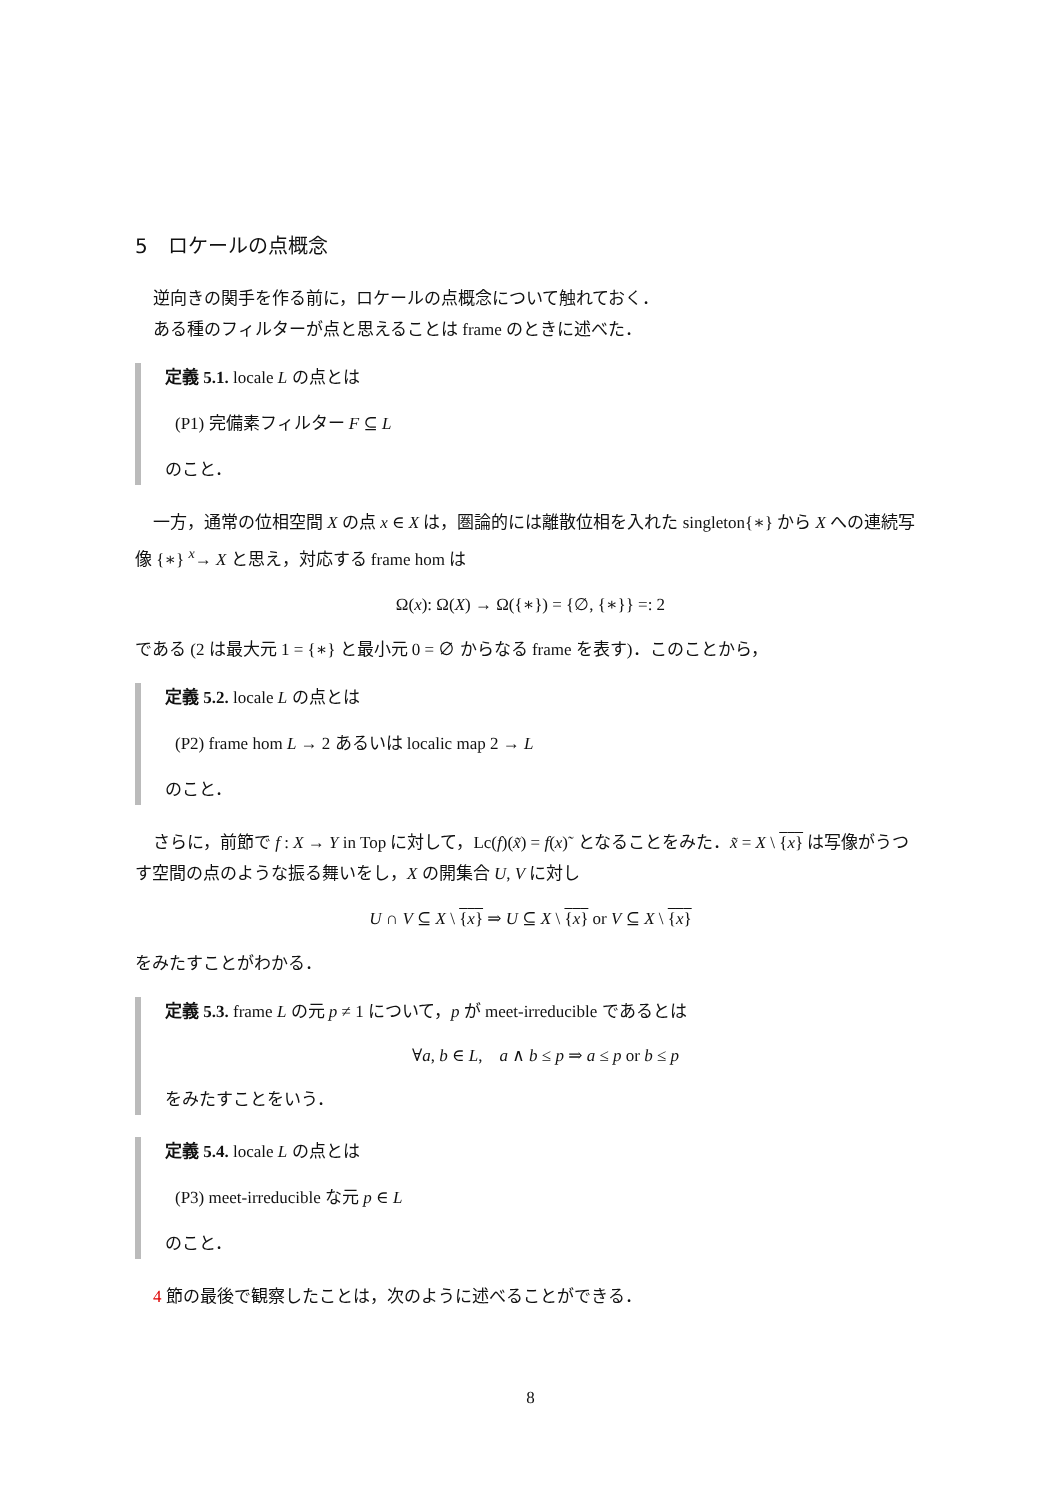5　ロケールの点概念
逆向きの関手を作る前に，ロケールの点概念について触れておく．
ある種のフィルターが点と思えることは frame のときに述べた．
定義 5.1. locale L の点とは
(P1) 完備素フィルター F ⊆ L
のこと．
一方，通常の位相空間 X の点 x ∈ X は，圏論的には離散位相を入れた singleton{∗} から X への連続写像 {∗} <sup>x</sup>→ X と思え，対応する frame hom は
Ω(x): Ω(X) → Ω({∗}) = {∅, {∗}} =: 2
である (2 は最大元 1 = {∗} と最小元 0 = ∅ からなる frame を表す)．このことから，
定義 5.2. locale L の点とは
(P2) frame hom L → 2 あるいは localic map 2 → L
のこと．
さらに，前節で f : X → Y in Top に対して，Lc(f)(x̃) = f(x)˜ となることをみた．x̃ = X \ {x} は写像がうつす空間の点のような振る舞いをし，X の開集合 U, V に対し
U ∩ V ⊆ X \ {x} ⇒ U ⊆ X \ {x} or V ⊆ X \ {x}
をみたすことがわかる．
定義 5.3. frame L の元 p ≠ 1 について，p が meet-irreducible であるとは
∀a, b ∈ L,　a ∧ b ≤ p ⇒ a ≤ p or b ≤ p
をみたすことをいう．
定義 5.4. locale L の点とは
(P3) meet-irreducible な元 p ∈ L
のこと．
4 節の最後で観察したことは，次のように述べることができる．
8